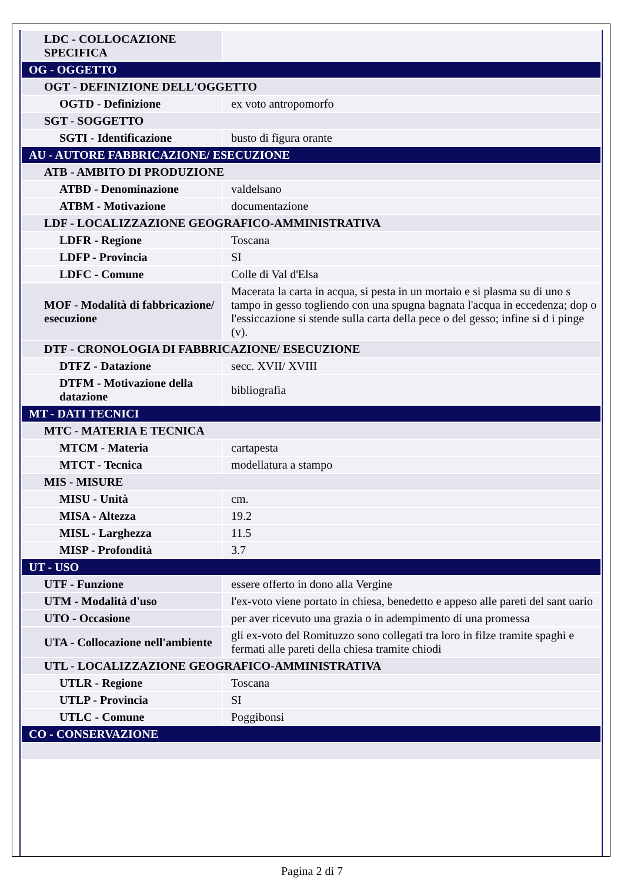| LDC - COLLOCAZIONE SPECIFICA | |
| OG - OGGETTO | |
| OGT - DEFINIZIONE DELL'OGGETTO | |
| OGTD - Definizione | ex voto antropomorfo |
| SGT - SOGGETTO | |
| SGTI - Identificazione | busto di figura orante |
| AU - AUTORE FABBRICAZIONE/ ESECUZIONE | |
| ATB - AMBITO DI PRODUZIONE | |
| ATBD - Denominazione | valdelsano |
| ATBM - Motivazione | documentazione |
| LDF - LOCALIZZAZIONE GEOGRAFICO-AMMINISTRATIVA | |
| LDFR - Regione | Toscana |
| LDFP - Provincia | SI |
| LDFC - Comune | Colle di Val d'Elsa |
| MOF - Modalità di fabbricazione/ esecuzione | Macerata la carta in acqua, si pesta in un mortaio e si plasma su di uno s tampo in gesso togliendo con una spugna bagnata l'acqua in eccedenza; dop o l'essiccazione si stende sulla carta della pece o del gesso; infine si d i pinge (v). |
| DTF - CRONOLOGIA DI FABBRICAZIONE/ ESECUZIONE | |
| DTFZ - Datazione | secc. XVII/ XVIII |
| DTFM - Motivazione della datazione | bibliografia |
| MT - DATI TECNICI | |
| MTC - MATERIA E TECNICA | |
| MTCM - Materia | cartapesta |
| MTCT - Tecnica | modellatura a stampo |
| MIS - MISURE | |
| MISU - Unità | cm. |
| MISA - Altezza | 19.2 |
| MISL - Larghezza | 11.5 |
| MISP - Profondità | 3.7 |
| UT - USO | |
| UTF - Funzione | essere offerto in dono alla Vergine |
| UTM - Modalità d'uso | l'ex-voto viene portato in chiesa, benedetto e appeso alle pareti del sant uario |
| UTO - Occasione | per aver ricevuto una grazia o in adempimento di una promessa |
| UTA - Collocazione nell'ambiente | gli ex-voto del Romituzzo sono collegati tra loro in filze tramite spaghi e fermati alle pareti della chiesa tramite chiodi |
| UTL - LOCALIZZAZIONE GEOGRAFICO-AMMINISTRATIVA | |
| UTLR - Regione | Toscana |
| UTLP - Provincia | SI |
| UTLC - Comune | Poggibonsi |
| CO - CONSERVAZIONE | |
Pagina 2 di 7